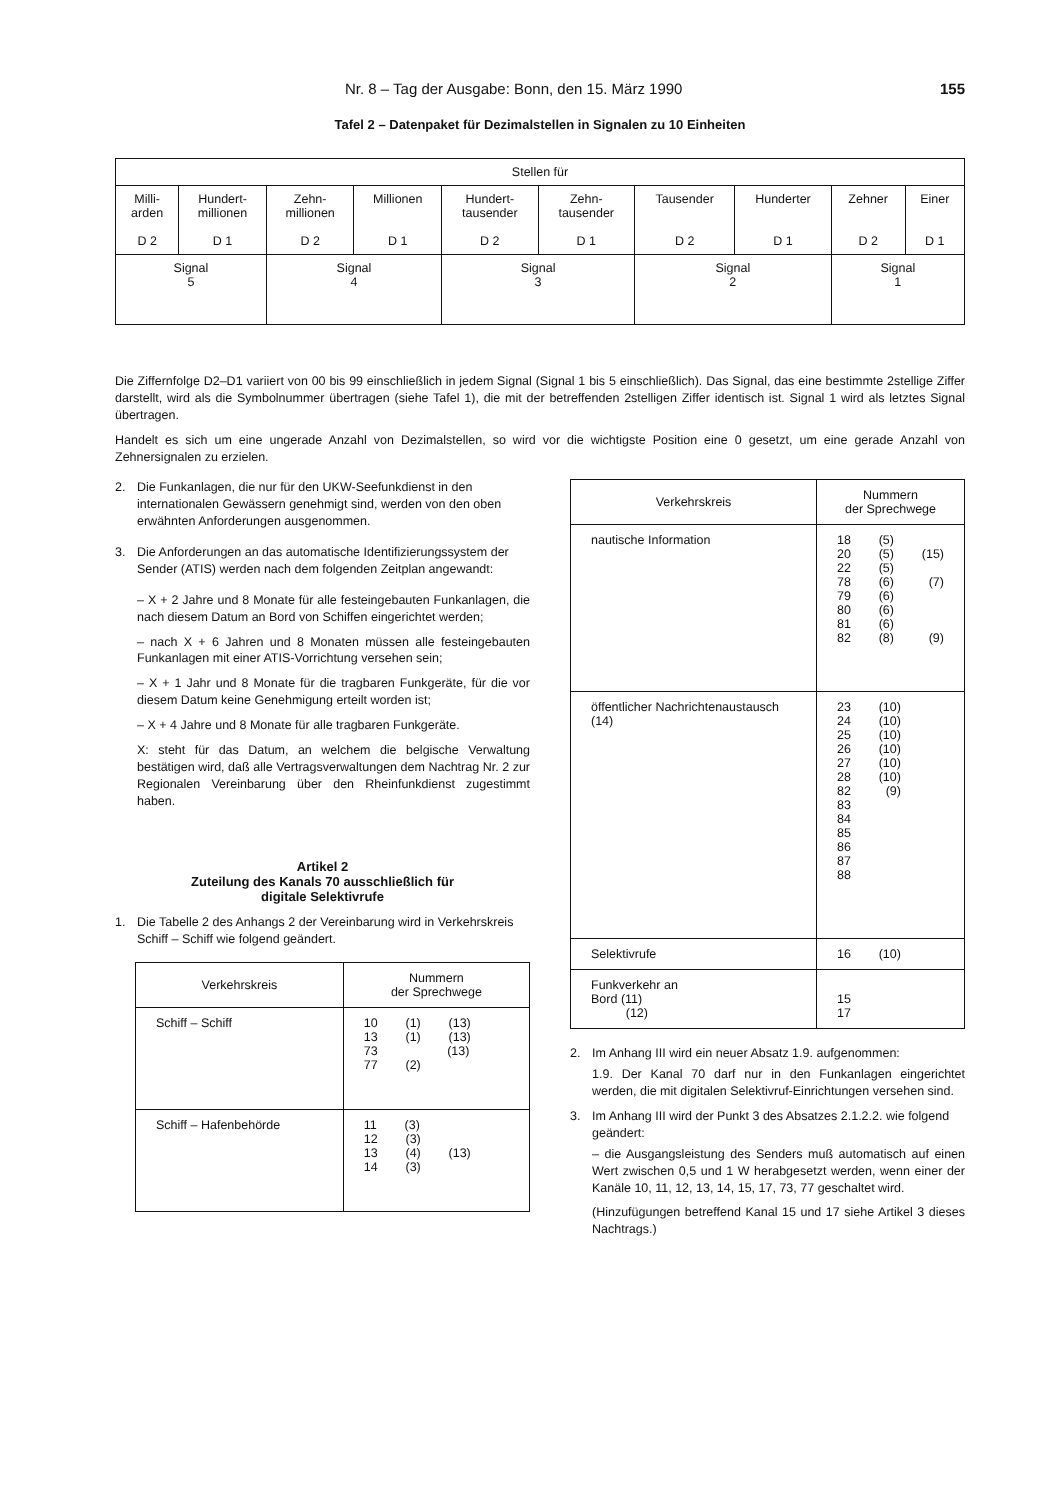Nr. 8 – Tag der Ausgabe: Bonn, den 15. März 1990 155
Tafel 2 – Datenpaket für Dezimalstellen in Signalen zu 10 Einheiten
| Stellen für | | | | | | | | | |
| Milli- arden D 2 | Hundert- millionen D 1 | Zehn- millionen D 2 | Millionen D 1 | Hundert- tausender D 2 | Zehn- tausender D 1 | Tausender D 2 | Hunderter D 1 | Zehner D 2 | Einer D 1 |
| Signal 5 | | Signal 4 | | Signal 3 | | Signal 2 | | Signal 1 | |
Die Ziffernfolge D2–D1 variiert von 00 bis 99 einschließlich in jedem Signal (Signal 1 bis 5 einschließlich). Das Signal, das eine bestimmte 2stellige Ziffer darstellt, wird als die Symbolnummer übertragen (siehe Tafel 1), die mit der betreffenden 2stelligen Ziffer identisch ist. Signal 1 wird als letztes Signal übertragen.
Handelt es sich um eine ungerade Anzahl von Dezimalstellen, so wird vor die wichtigste Position eine 0 gesetzt, um eine gerade Anzahl von Zehnersignalen zu erzielen.
2. Die Funkanlagen, die nur für den UKW-Seefunkdienst in den internationalen Gewässern genehmigt sind, werden von den oben erwähnten Anforderungen ausgenommen.
3. Die Anforderungen an das automatische Identifizierungs­system der Sender (ATIS) werden nach dem folgenden Zeit­plan angewandt:
– X + 2 Jahre und 8 Monate für alle festeingebauten Funkan­lagen, die nach diesem Datum an Bord von Schiffen eingerichtet werden;
– nach X + 6 Jahren und 8 Monaten müssen alle festein­gebauten Funkanlagen mit einer ATIS-Vorrichtung versehen sein;
– X + 1 Jahr und 8 Monate für die tragbaren Funkgeräte, für die vor diesem Datum keine Genehmigung erteilt worden ist;
– X + 4 Jahre und 8 Monate für alle tragbaren Funkgeräte.
X: steht für das Datum, an welchem die belgische Verwaltung bestätigen wird, daß alle Vertragsverwaltungen dem Nach­trag Nr. 2 zur Regionalen Vereinbarung über den Rhein­funkdienst zugestimmt haben.
Artikel 2
Zuteilung des Kanals 70 ausschließlich für
digitale Selektivrufe
1. Die Tabelle 2 des Anhangs 2 der Vereinbarung wird in Ver­kehrskreis Schiff – Schiff wie folgend geändert.
| Verkehrskreis | Nummern der Sprechwege |
| Schiff – Schiff | 10 (1) (13) 13 (1) (13) 73 (13) 77 (2) |
| Schiff – Hafenbehörde | 11 (3) 12 (3) 13 (4) (13) 14 (3) |
| Verkehrskreis | Nummern der Sprechwege |
| nautische Information | 18 (5) 20 (5) (15) 22 (5) 78 (6) (7) 79 (6) 80 (6) 81 (6) 82 (8) (9) |
| öffentlicher Nachrichten­austausch (14) | 23 (10) 24 (10) 25 (10) 26 (10) 27 (10) 28 (10) 82 (9) 83 84 85 86 87 88 |
| Selektivrufe | 16 (10) |
| Funkverkehr an Bord (11) (12) | 15 17 |
2. Im Anhang III wird ein neuer Absatz 1.9. aufgenommen:
1.9. Der Kanal 70 darf nur in den Funkanlagen eingerichtet werden, die mit digitalen Selektivruf-Einrichtungen ver­sehen sind.
3. Im Anhang III wird der Punkt 3 des Absatzes 2.1.2.2. wie folgend geändert:
– die Ausgangsleistung des Senders muß automatisch auf einen Wert zwischen 0,5 und 1 W herabgesetzt werden, wenn einer der Kanäle 10, 11, 12, 13, 14, 15, 17, 73, 77 geschaltet wird.
(Hinzufügungen betreffend Kanal 15 und 17 siehe Artikel 3 dieses Nachtrags.)